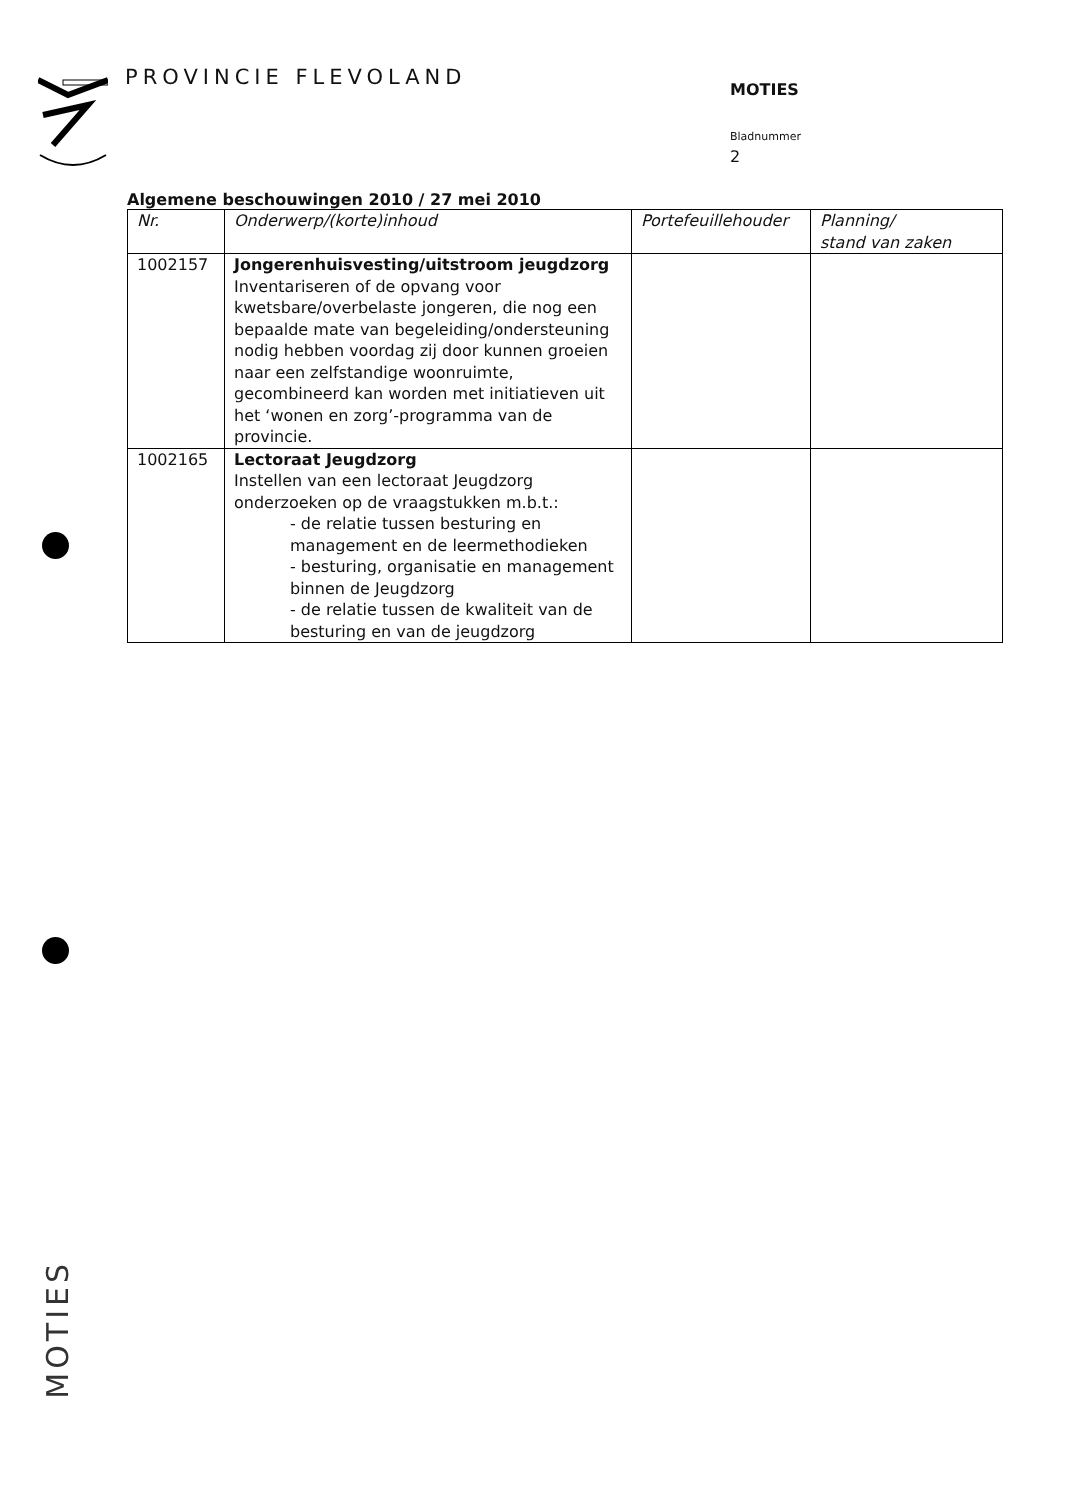PROVINCIE FLEVOLAND MOTIES
Bladnummer
2
Algemene beschouwingen 2010 / 27 mei 2010
| Nr. | Onderwerp/(korte)inhoud | Portefeuillehouder | Planning/ stand van zaken |
| --- | --- | --- | --- |
| 1002157 | Jongerenhuisvesting/uitstroom jeugdzorg Inventariseren of de opvang voor kwetsbare/overbelaste jongeren, die nog een bepaalde mate van begeleiding/ondersteuning nodig hebben voordag zij door kunnen groeien naar een zelfstandige woonruimte, gecombineerd kan worden met initiatieven uit het ‘wonen en zorg’-programma van de provincie. | | |
| 1002165 | Lectoraat Jeugdzorg Instellen van een lectoraat Jeugdzorg onderzoeken op de vraagstukken m.b.t.: - de relatie tussen besturing en management en de leermethodieken - besturing, organisatie en management binnen de Jeugdzorg - de relatie tussen de kwaliteit van de besturing en van de jeugdzorg | | |
MOTIES